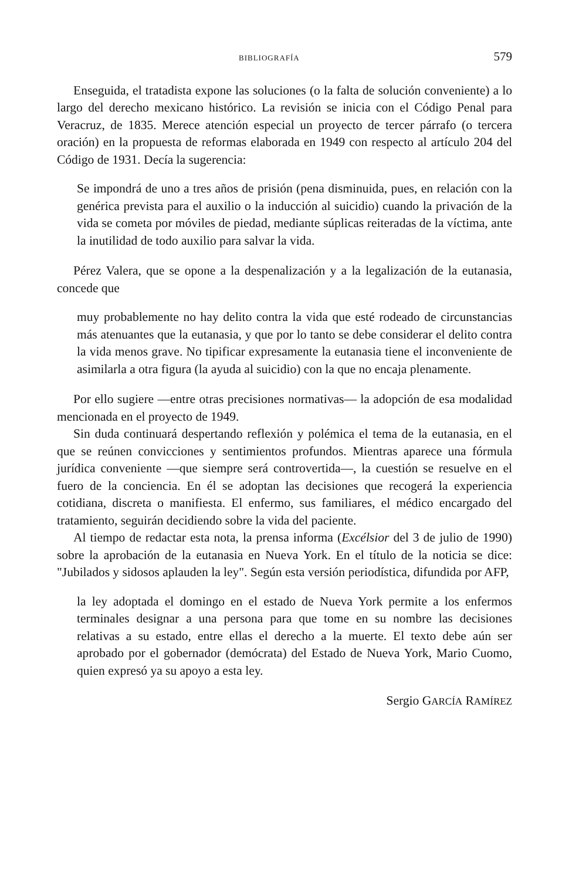BIBLIOGRAFÍA 579
Enseguida, el tratadista expone las soluciones (o la falta de solución conveniente) a lo largo del derecho mexicano histórico. La revisión se inicia con el Código Penal para Veracruz, de 1835. Merece atención especial un proyecto de tercer párrafo (o tercera oración) en la propuesta de reformas elaborada en 1949 con respecto al artículo 204 del Código de 1931. Decía la sugerencia:
Se impondrá de uno a tres años de prisión (pena disminuida, pues, en relación con la genérica prevista para el auxilio o la inducción al suicidio) cuando la privación de la vida se cometa por móviles de piedad, mediante súplicas reiteradas de la víctima, ante la inutilidad de todo auxilio para salvar la vida.
Pérez Valera, que se opone a la despenalización y a la legalización de la eutanasia, concede que
muy probablemente no hay delito contra la vida que esté rodeado de circunstancias más atenuantes que la eutanasia, y que por lo tanto se debe considerar el delito contra la vida menos grave. No tipificar expresamente la eutanasia tiene el inconveniente de asimilarla a otra figura (la ayuda al suicidio) con la que no encaja plenamente.
Por ello sugiere —entre otras precisiones normativas— la adopción de esa modalidad mencionada en el proyecto de 1949.
Sin duda continuará despertando reflexión y polémica el tema de la eutanasia, en el que se reúnen convicciones y sentimientos profundos. Mientras aparece una fórmula jurídica conveniente —que siempre será controvertida—, la cuestión se resuelve en el fuero de la conciencia. En él se adoptan las decisiones que recogerá la experiencia cotidiana, discreta o manifiesta. El enfermo, sus familiares, el médico encargado del tratamiento, seguirán decidiendo sobre la vida del paciente.
Al tiempo de redactar esta nota, la prensa informa (Excélsior del 3 de julio de 1990) sobre la aprobación de la eutanasia en Nueva York. En el título de la noticia se dice: "Jubilados y sidosos aplauden la ley". Según esta versión periodística, difundida por AFP,
la ley adoptada el domingo en el estado de Nueva York permite a los enfermos terminales designar a una persona para que tome en su nombre las decisiones relativas a su estado, entre ellas el derecho a la muerte. El texto debe aún ser aprobado por el gobernador (demócrata) del Estado de Nueva York, Mario Cuomo, quien expresó ya su apoyo a esta ley.
Sergio GARCÍA RAMÍREZ